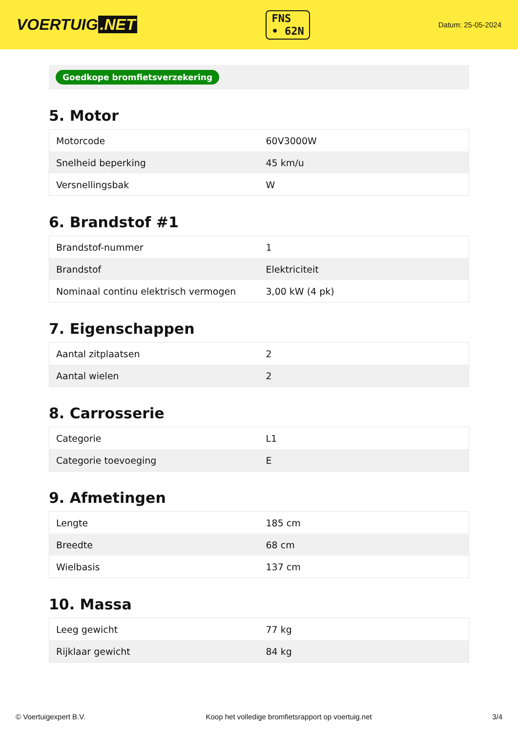VOERTUIG.NET
FNS
• 62N
Datum: 25-05-2024
Goedkope bromfietsverzekering
5. Motor
| Motorcode | 60V3000W |
| Snelheid beperking | 45 km/u |
| Versnellingsbak | W |
6. Brandstof #1
| Brandstof-nummer | 1 |
| Brandstof | Elektriciteit |
| Nominaal continu elektrisch vermogen | 3,00 kW (4 pk) |
7. Eigenschappen
| Aantal zitplaatsen | 2 |
| Aantal wielen | 2 |
8. Carrosserie
| Categorie | L1 |
| Categorie toevoeging | E |
9. Afmetingen
| Lengte | 185 cm |
| Breedte | 68 cm |
| Wielbasis | 137 cm |
10. Massa
| Leeg gewicht | 77 kg |
| Rijklaar gewicht | 84 kg |
© Voertuigexpert B.V. Koop het volledige bromfietsrapport op voertuig.net 3/4